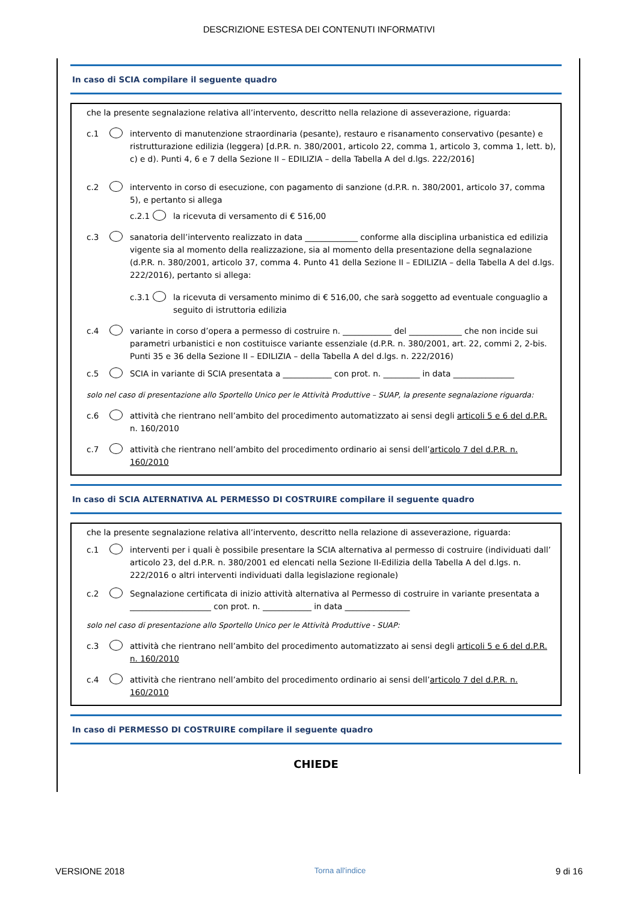DESCRIZIONE ESTESA DEI CONTENUTI INFORMATIVI
In caso di SCIA compilare il seguente quadro
che la presente segnalazione relativa all’intervento, descritto nella relazione di asseverazione, riguarda:
c.1 intervento di manutenzione straordinaria (pesante), restauro e risanamento conservativo (pesante) e ristrutturazione edilizia (leggera) [d.P.R. n. 380/2001, articolo 22, comma 1, articolo 3, comma 1, lett. b), c) e d). Punti 4, 6 e 7 della Sezione II – EDILIZIA – della Tabella A del d.lgs. 222/2016]
c.2 intervento in corso di esecuzione, con pagamento di sanzione (d.P.R. n. 380/2001, articolo 37, comma 5), e pertanto si allega
c.2.1 la ricevuta di versamento di € 516,00
c.3 sanatoria dell’intervento realizzato in data _____________ conforme alla disciplina urbanistica ed edilizia vigente sia al momento della realizzazione, sia al momento della presentazione della segnalazione (d.P.R. n. 380/2001, articolo 37, comma 4. Punto 41 della Sezione II – EDILIZIA – della Tabella A del d.lgs. 222/2016), pertanto si allega:
c.3.1 la ricevuta di versamento minimo di € 516,00, che sarà soggetto ad eventuale conguaglio a seguito di istruttoria edilizia
c.4 variante in corso d’opera a permesso di costruire n. ____________ del _____________ che non incide sui parametri urbanistici e non costituisce variante essenziale (d.P.R. n. 380/2001, art. 22, commi 2, 2-bis. Punti 35 e 36 della Sezione II – EDILIZIA – della Tabella A del d.lgs. n. 222/2016)
c.5 SCIA in variante di SCIA presentata a ____________ con prot. n. _________ in data _______________
solo nel caso di presentazione allo Sportello Unico per le Attività Produttive – SUAP, la presente segnalazione riguarda:
c.6 attività che rientrano nell’ambito del procedimento automatizzato ai sensi degli articoli 5 e 6 del d.P.R. n. 160/2010
c.7 attività che rientrano nell’ambito del procedimento ordinario ai sensi dell’articolo 7 del d.P.R. n. 160/2010
In caso di SCIA ALTERNATIVA AL PERMESSO DI COSTRUIRE compilare il seguente quadro
che la presente segnalazione relativa all’intervento, descritto nella relazione di asseverazione, riguarda:
c.1 interventi per i quali è possibile presentare la SCIA alternativa al permesso di costruire (individuati dall’ articolo 23, del d.P.R. n. 380/2001 ed elencati nella Sezione II-Edilizia della Tabella A del d.lgs. n. 222/2016 o altri interventi individuati dalla legislazione regionale)
c.2 Segnalazione certificata di inizio attività alternativa al Permesso di costruire in variante presentata a ____________________ con prot. n. ____________ in data ________________
solo nel caso di presentazione allo Sportello Unico per le Attività Produttive - SUAP:
c.3 attività che rientrano nell’ambito del procedimento automatizzato ai sensi degli articoli 5 e 6 del d.P.R. n. 160/2010
c.4 attività che rientrano nell’ambito del procedimento ordinario ai sensi dell’articolo 7 del d.P.R. n. 160/2010
In caso di PERMESSO DI COSTRUIRE compilare il seguente quadro
CHIEDE
VERSIONE 2018 Torna all'indice 9 di 16